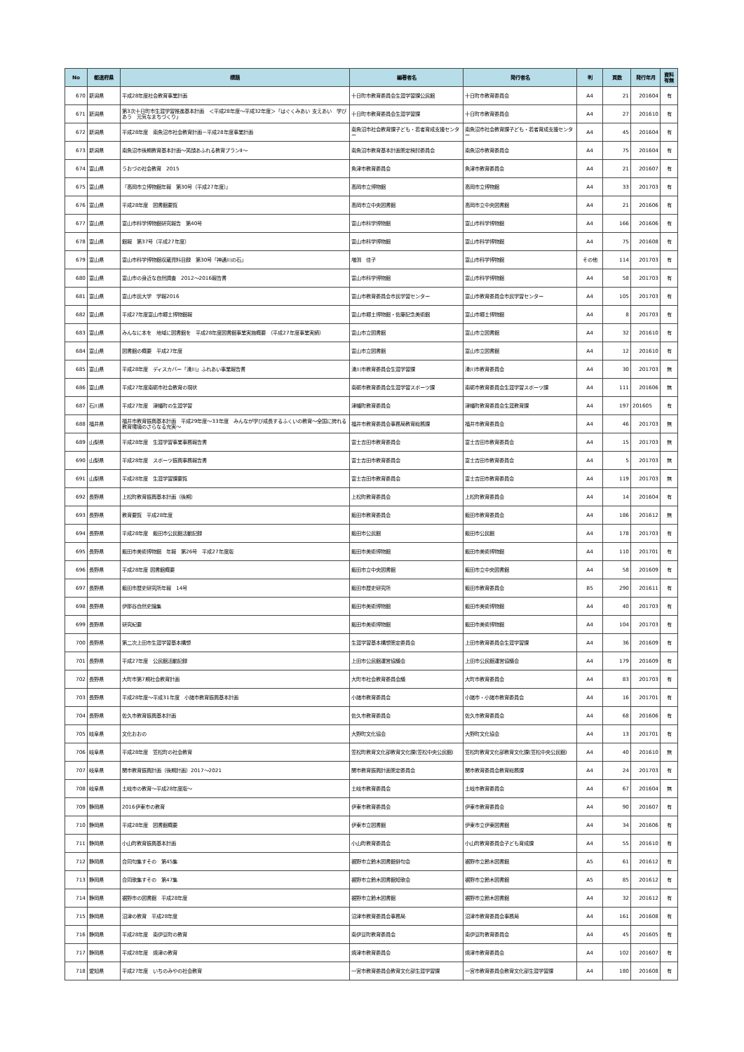| No | 都道府県 | 標題 | 編著者名 | 発行者名 | 判 | 頁数 | 発行年月 | 資料有無 |
| --- | --- | --- | --- | --- | --- | --- | --- | --- |
| 670 | 新潟県 | 平成28年度社会教育事業計画 | 十日町市教育委員会生涯学習課公民館 | 十日町市教育委員会 | A4 | 21 | 201604 | 有 |
| 671 | 新潟県 | 第3次十日町市生涯学習推進基本計画 ＜平成28年度～平成32年度＞「はぐくみあい 支えあい 学びあう 元気なまちづくり」 | 十日町市教育委員会生涯学習課 | 十日町市教育委員会 | A4 | 27 | 201610 | 有 |
| 672 | 新潟県 | 平成28年度 南魚沼市社会教育計画－平成28年度事業計画 | 南魚沼市社会教育課子ども・若者育成支援センター | 南魚沼市社会教育課子ども・若者育成支援センター | A4 | 45 | 201604 | 有 |
| 673 | 新潟県 | 南魚沼市後期教育基本計画～笑顔あふれる教育プランⅡ～ | 南魚沼市教育基本計画策定検討委員会 | 南魚沼市教育委員会 | A4 | 75 | 201604 | 有 |
| 674 | 富山県 | うおづの社会教育 2015 | 魚津市教育委員会 | 魚津市教育委員会 | A4 | 21 | 201607 | 有 |
| 675 | 富山県 | 『高岡市立博物館年報 第30号（平成27年度）』 | 高岡市立博物館 | 高岡市立博物館 | A4 | 33 | 201703 | 有 |
| 676 | 富山県 | 平成28年度 図書館要覧 | 高岡市立中央図書館 | 高岡市立中央図書館 | A4 | 21 | 201606 | 有 |
| 677 | 富山県 | 富山市科学博物館研究報告 第40号 | 富山市科学博物館 | 富山市科学博物館 | A4 | 166 | 201606 | 有 |
| 678 | 富山県 | 館報 第37号（平成27年度） | 富山市科学博物館 | 富山市科学博物館 | A4 | 75 | 201608 | 有 |
| 679 | 富山県 | 富山市科学博物館収蔵資料目録 第30号「神通川の石」 | 増渕 佳子 | 富山市科学博物館 | その他 | 114 | 201703 | 有 |
| 680 | 富山県 | 富山市の身近な自然調査 2012～2016報告書 | 富山市科学博物館 | 富山市科学博物館 | A4 | 58 | 201703 | 有 |
| 681 | 富山県 | 富山市民大学 学報2016 | 富山市教育委員会市民学習センター | 富山市教育委員会市民学習センター | A4 | 105 | 201703 | 有 |
| 682 | 富山県 | 平成27年度富山市郷土博物館報 | 富山市郷土博物館・佐藤記念美術館 | 富山市郷土博物館 | A4 | 8 | 201703 | 有 |
| 683 | 富山県 | みんなに本を 地域に図書館を 平成28年度図書館事業実施概要 （平成27年度事業実績） | 富山市立図書館 | 富山市立図書館 | A4 | 32 | 201610 | 有 |
| 684 | 富山県 | 図書館の概要 平成27年度 | 富山市立図書館 | 富山市立図書館 | A4 | 12 | 201610 | 有 |
| 685 | 富山県 | 平成28年度 ディスカバー「滑川」ふれあい事業報告書 | 滑川市教育委員会生涯学習課 | 滑川市教育委員会 | A4 | 30 | 201703 | 無 |
| 686 | 富山県 | 平成27年度南砺市社会教育の現状 | 南砺市教育委員会生涯学習スポーツ課 | 南砺市教育委員会生涯学習スポーツ課 | A4 | 111 | 201606 | 無 |
| 687 | 石川県 | 平成27年度 津幡町の生涯学習 | 津幡町教育委員会 | 津幡町教育委員会生涯教育課 | A4 | 197 | 201605 | 有 |
| 688 | 福井県 | 福井市教育振興基本計画 平成29年度～33年度 みんなが学び成長するふくいの教育～全国に誇れる教育環境のさらなる充実～ | 福井市教育委員会事務局教育総務課 | 福井市教育委員会 | A4 | 46 | 201703 | 無 |
| 689 | 山梨県 | 平成28年度 生涯学習事業事務報告書 | 富士吉田市教育委員会 | 富士吉田市教育委員会 | A4 | 15 | 201703 | 無 |
| 690 | 山梨県 | 平成28年度 スポーツ振興事務報告書 | 富士吉田市教育委員会 | 富士吉田市教育委員会 | A4 | 5 | 201703 | 無 |
| 691 | 山梨県 | 平成28年度 生涯学習課要覧 | 富士吉田市教育委員会 | 富士吉田市教育委員会 | A4 | 119 | 201703 | 無 |
| 692 | 長野県 | 上松町教育振興基本計画（後期） | 上松町教育委員会 | 上松町教育委員会 | A4 | 14 | 201604 | 有 |
| 693 | 長野県 | 教育要覧 平成28年度 | 飯田市教育委員会 | 飯田市教育委員会 | A4 | 186 | 201612 | 無 |
| 694 | 長野県 | 平成28年度 飯田市公民館活動記録 | 飯田市公民館 | 飯田市公民館 | A4 | 178 | 201703 | 有 |
| 695 | 長野県 | 飯田市美術博物館 年報 第26号 平成27年度版 | 飯田市美術博物館 | 飯田市美術博物館 | A4 | 110 | 201701 | 有 |
| 696 | 長野県 | 平成28年度 図書館概要 | 飯田市立中央図書館 | 飯田市立中央図書館 | A4 | 58 | 201609 | 有 |
| 697 | 長野県 | 飯田市歴史研究所年報 14号 | 飯田市歴史研究所 | 飯田市教育委員会 | B5 | 290 | 201611 | 有 |
| 698 | 長野県 | 伊那谷自然史論集 | 飯田市美術博物館 | 飯田市美術博物館 | A4 | 40 | 201703 | 有 |
| 699 | 長野県 | 研究紀要 | 飯田市美術博物館 | 飯田市美術博物館 | A4 | 104 | 201703 | 有 |
| 700 | 長野県 | 第二次上田市生涯学習基本構想 | 生涯学習基本構想策定委員会 | 上田市教育委員会生涯学習課 | A4 | 36 | 201609 | 有 |
| 701 | 長野県 | 平成27年度 公民館活動記録 | 上田市公民館運営協議会 | 上田市公民館運営協議会 | A4 | 179 | 201609 | 有 |
| 702 | 長野県 | 大町市第7期社会教育計画 | 大町市社会教育委員会議 | 大町市教育委員会 | A4 | 83 | 201703 | 有 |
| 703 | 長野県 | 平成28年度～平成31年度 小諸市教育振興基本計画 | 小諸市教育委員会 | 小諸市・小諸市教育委員会 | A4 | 16 | 201701 | 有 |
| 704 | 長野県 | 佐久市教育振興基本計画 | 佐久市教育委員会 | 佐久市教育委員会 | A4 | 68 | 201606 | 有 |
| 705 | 岐阜県 | 文化おおの | 大野町文化協会 | 大野町文化協会 | A4 | 13 | 201701 | 有 |
| 706 | 岐阜県 | 平成28年度 笠松町の社会教育 | 笠松町教育文化部教育文化課(笠松中央公民館) | 笠松町教育文化部教育文化課(笠松中央公民館) | A4 | 40 | 201610 | 無 |
| 707 | 岐阜県 | 関市教育振興計画（後期計画）2017～2021 | 関市教育振興計画策定委員会 | 関市教育委員会教育総務課 | A4 | 24 | 201703 | 有 |
| 708 | 岐阜県 | 土岐市の教育～平成28年度版～ | 土岐市教育委員会 | 土岐市教育委員会 | A4 | 67 | 201604 | 無 |
| 709 | 静岡県 | 2016伊東市の教育 | 伊東市教育委員会 | 伊東市教育委員会 | A4 | 90 | 201607 | 有 |
| 710 | 静岡県 | 平成28年度 図書館概要 | 伊東市立図書館 | 伊東市立伊東図書館 | A4 | 34 | 201606 | 有 |
| 711 | 静岡県 | 小山町教育振興基本計画 | 小山町教育委員会 | 小山町教育委員会子ども育成課 | A4 | 55 | 201610 | 有 |
| 712 | 静岡県 | 合同句集すその 第45集 | 裾野市立鈴木図書館俳句会 | 裾野市立鈴木図書館 | A5 | 61 | 201612 | 有 |
| 713 | 静岡県 | 合同歌集すその 第47集 | 裾野市立鈴木図書館短歌会 | 裾野市立鈴木図書館 | A5 | 85 | 201612 | 有 |
| 714 | 静岡県 | 裾野市の図書館 平成28年度 | 裾野市立鈴木図書館 | 裾野市立鈴木図書館 | A4 | 32 | 201612 | 有 |
| 715 | 静岡県 | 沼津の教育 平成28年度 | 沼津市教育委員会事務局 | 沼津市教育委員会事務局 | A4 | 161 | 201608 | 有 |
| 716 | 静岡県 | 平成28年度 南伊豆町の教育 | 南伊豆町教育委員会 | 南伊豆町教育委員会 | A4 | 45 | 201605 | 有 |
| 717 | 静岡県 | 平成28年度 焼津の教育 | 焼津市教育委員会 | 焼津市教育委員会 | A4 | 102 | 201607 | 有 |
| 718 | 愛知県 | 平成27年度 いちのみやの社会教育 | 一宮市教育委員会教育文化部生涯学習課 | 一宮市教育委員会教育文化部生涯学習課 | A4 | 180 | 201608 | 有 |